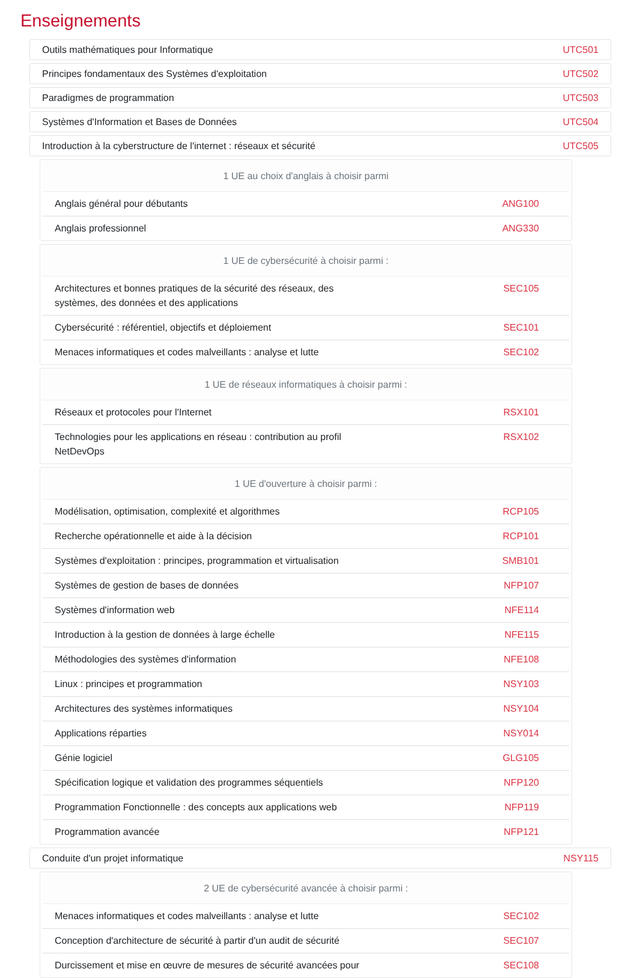Enseignements
Outils mathématiques pour Informatique UTC501
Principes fondamentaux des Systèmes d'exploitation UTC502
Paradigmes de programmation UTC503
Systèmes d'Information et Bases de Données UTC504
Introduction à la cyberstructure de l'internet : réseaux et sécurité UTC505
1 UE au choix d'anglais à choisir parmi
| Anglais général pour débutants | ANG100 |
| Anglais professionnel | ANG330 |
1 UE de cybersécurité à choisir parmi :
| Architectures et bonnes pratiques de la sécurité des réseaux, des systèmes, des données et des applications | SEC105 |
| Cybersécurité : référentiel, objectifs et déploiement | SEC101 |
| Menaces informatiques et codes malveillants : analyse et lutte | SEC102 |
1 UE de réseaux informatiques à choisir parmi :
| Réseaux et protocoles pour l'Internet | RSX101 |
| Technologies pour les applications en réseau : contribution au profil NetDevOps | RSX102 |
1 UE d'ouverture à choisir parmi :
| Modélisation, optimisation, complexité et algorithmes | RCP105 |
| Recherche opérationnelle et aide à la décision | RCP101 |
| Systèmes d'exploitation : principes, programmation et virtualisation | SMB101 |
| Systèmes de gestion de bases de données | NFP107 |
| Systèmes d'information web | NFE114 |
| Introduction à la gestion de données à large échelle | NFE115 |
| Méthodologies des systèmes d'information | NFE108 |
| Linux : principes et programmation | NSY103 |
| Architectures des systèmes informatiques | NSY104 |
| Applications réparties | NSY014 |
| Génie logiciel | GLG105 |
| Spécification logique et validation des programmes séquentiels | NFP120 |
| Programmation Fonctionnelle : des concepts aux applications web | NFP119 |
| Programmation avancée | NFP121 |
Conduite d'un projet informatique NSY115
2 UE de cybersécurité avancée à choisir parmi :
| Menaces informatiques et codes malveillants : analyse et lutte | SEC102 |
| Conception d'architecture de sécurité à partir d'un audit de sécurité | SEC107 |
| Durcissement et mise en œuvre de mesures de sécurité avancées pour | SEC108 |